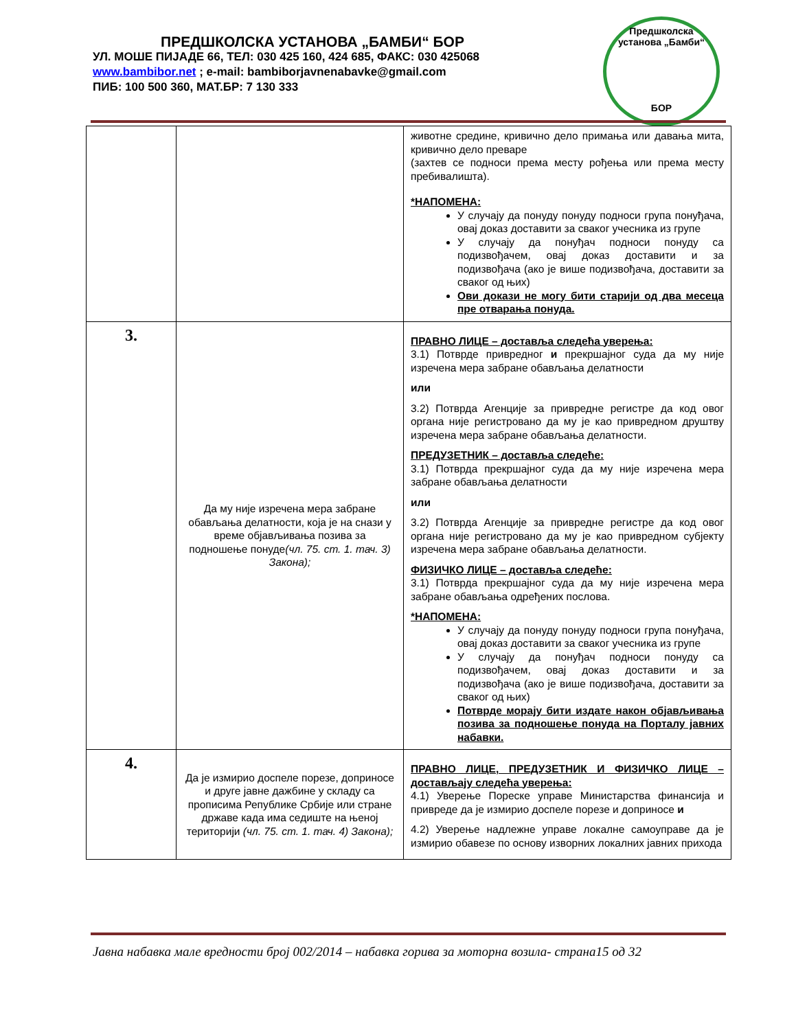ПРЕДШКОЛСКА УСТАНОВА „БАМБИ“ БОР
УЛ. МОШЕ ПИЈАДЕ 66, ТЕЛ: 030 425 160, 424 685, ФАКС: 030 425068
www.bambibor.net ; e-mail: bambiborjavnenabavke@gmail.com
ПИБ: 100 500 360, МАТ.БР: 7 130 333
Предшколска установа „Бамби“
БОР
| | | животне средине, кривично дело примања или давања мита, кривично дело преваре (захтев се подноси према месту рођења или према месту пребивалишта). *НАПОМЕНА: У случају да понуду понуду подноси група понуђача, овај доказ доставити за сваког учесника из групе У случају да понуђач подноси понуду са подизвођачем, овај доказ доставити и за подизвођача (ако је више подизвођача, доставити за сваког од њих) Ови докази не могу бити старији од два месеца пре отварања понуда. |
| 3. | Да му није изречена мера забране обављања делатности, која је на снази у време објављивања позива за подношење понуде (чл. 75. ст. 1. тач. 3) Закона); | ПРАВНО ЛИЦЕ – доставља следећа уверења: 3.1) Потврде привредног и прекршајног суда да му није изречена мера забране обављања делатности или 3.2) Потврда Агенције за привредне регистре да код овог органа није регистровано да му је као привредном друштву изречена мера забране обављања делатности. ПРЕДУЗЕТНИК – доставља следеће: 3.1) Потврда прекршајног суда да му није изречена мера забране обављања делатности или 3.2) Потврда Агенције за привредне регистре да код овог органа није регистровано да му је као привредном субјекту изречена мера забране обављања делатности. ФИЗИЧКО ЛИЦЕ – доставља следеће: 3.1) Потврда прекршајног суда да му није изречена мера забране обављања одређених послова. *НАПОМЕНА: У случају да понуду понуду подноси група понуђача, овај доказ доставити за сваког учесника из групе У случају да понуђач подноси понуду са подизвођачем, овај доказ доставити и за подизвођача (ако је више подизвођача, доставити за сваког од њих) Потврде морају бити издате након објављивања позива за подношење понуда на Порталу јавних набавки. |
| 4. | Да је измирио доспеле порезе, доприносе и друге јавне дажбине у складу са прописима Републике Србије или стране државе када има седиште на њеној територији (чл. 75. ст. 1. тач. 4) Закона); | ПРАВНО ЛИЦЕ, ПРЕДУЗЕТНИК И ФИЗИЧКО ЛИЦЕ – достављају следећа уверења: 4.1) Уверење Пореске управе Министарства финансија и привреде да је измирио доспеле порезе и доприносе и 4.2) Уверење надлежне управе локалне самоуправе да је измирио обавезе по основу изворних локалних јавних прихода |
Јавна набавка мале вредности број 002/2014 – набавка горива за моторна возила- страна15 од 32